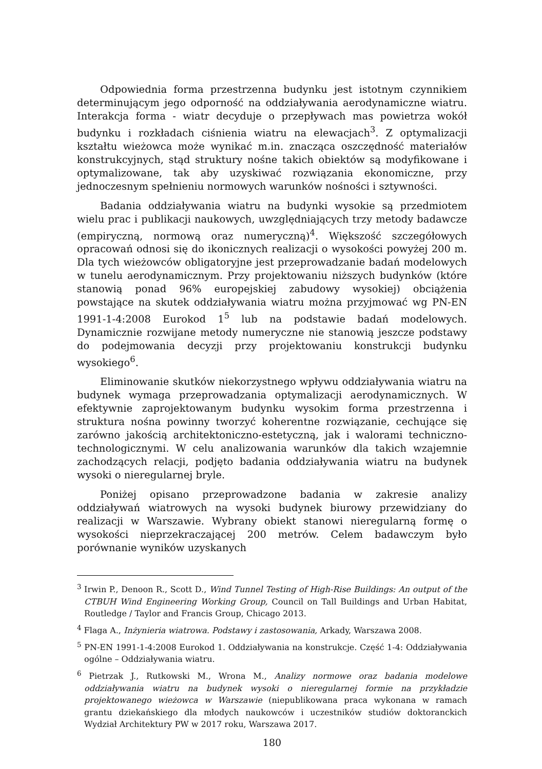Odpowiednia forma przestrzenna budynku jest istotnym czynnikiem determinującym jego odporność na oddziaływania aerodynamiczne wiatru. Interakcja forma - wiatr decyduje o przepływach mas powietrza wokół budynku i rozkładach ciśnienia wiatru na elewacjach<sup>3</sup>. Z optymalizacji kształtu wieżowca może wynikać m.in. znacząca oszczędność materiałów konstrukcyjnych, stąd struktury nośne takich obiektów są modyfikowane i optymalizowane, tak aby uzyskiwać rozwiązania ekonomiczne, przy jednoczesnym spełnieniu normowych warunków nośności i sztywności.
Badania oddziaływania wiatru na budynki wysokie są przedmiotem wielu prac i publikacji naukowych, uwzględniających trzy metody badawcze (empiryczną, normową oraz numeryczną)<sup>4</sup>. Większość szczegółowych opracowań odnosi się do ikonicznych realizacji o wysokości powyżej 200 m. Dla tych wieżowców obligatoryjne jest przeprowadzanie badań modelowych w tunelu aerodynamicznym. Przy projektowaniu niższych budynków (które stanowią ponad 96% europejskiej zabudowy wysokiej) obciążenia powstające na skutek oddziaływania wiatru można przyjmować wg PN-EN 1991-1-4:2008 Eurokod 1<sup>5</sup> lub na podstawie badań modelowych. Dynamicznie rozwijane metody numeryczne nie stanowią jeszcze podstawy do podejmowania decyzji przy projektowaniu konstrukcji budynku wysokiego<sup>6</sup>.
Eliminowanie skutków niekorzystnego wpływu oddziaływania wiatru na budynek wymaga przeprowadzania optymalizacji aerodynamicznych. W efektywnie zaprojektowanym budynku wysokim forma przestrzenna i struktura nośna powinny tworzyć koherentne rozwiązanie, cechujące się zarówno jakością architektoniczno-estetyczną, jak i walorami techniczno-technologicznymi. W celu analizowania warunków dla takich wzajemnie zachodzących relacji, podjęto badania oddziaływania wiatru na budynek wysoki o nieregularnej bryle.
Poniżej opisano przeprowadzone badania w zakresie analizy oddziaływań wiatrowych na wysoki budynek biurowy przewidziany do realizacji w Warszawie. Wybrany obiekt stanowi nieregularną formę o wysokości nieprzekraczającej 200 metrów. Celem badawczym było porównanie wyników uzyskanych
<sup>3</sup> Irwin P., Denoon R., Scott D., Wind Tunnel Testing of High-Rise Buildings: An output of the CTBUH Wind Engineering Working Group, Council on Tall Buildings and Urban Habitat, Routledge / Taylor and Francis Group, Chicago 2013.
<sup>4</sup> Flaga A., Inżynieria wiatrowa. Podstawy i zastosowania, Arkady, Warszawa 2008.
<sup>5</sup> PN-EN 1991-1-4:2008 Eurokod 1. Oddziaływania na konstrukcje. Część 1-4: Oddziaływania ogólne – Oddziaływania wiatru.
<sup>6</sup> Pietrzak J., Rutkowski M., Wrona M., Analizy normowe oraz badania modelowe oddziaływania wiatru na budynek wysoki o nieregularnej formie na przykładzie projektowanego wieżowca w Warszawie (niepublikowana praca wykonana w ramach grantu dziekańskiego dla młodych naukowców i uczestników studiów doktoranckich Wydział Architektury PW w 2017 roku, Warszawa 2017.
180